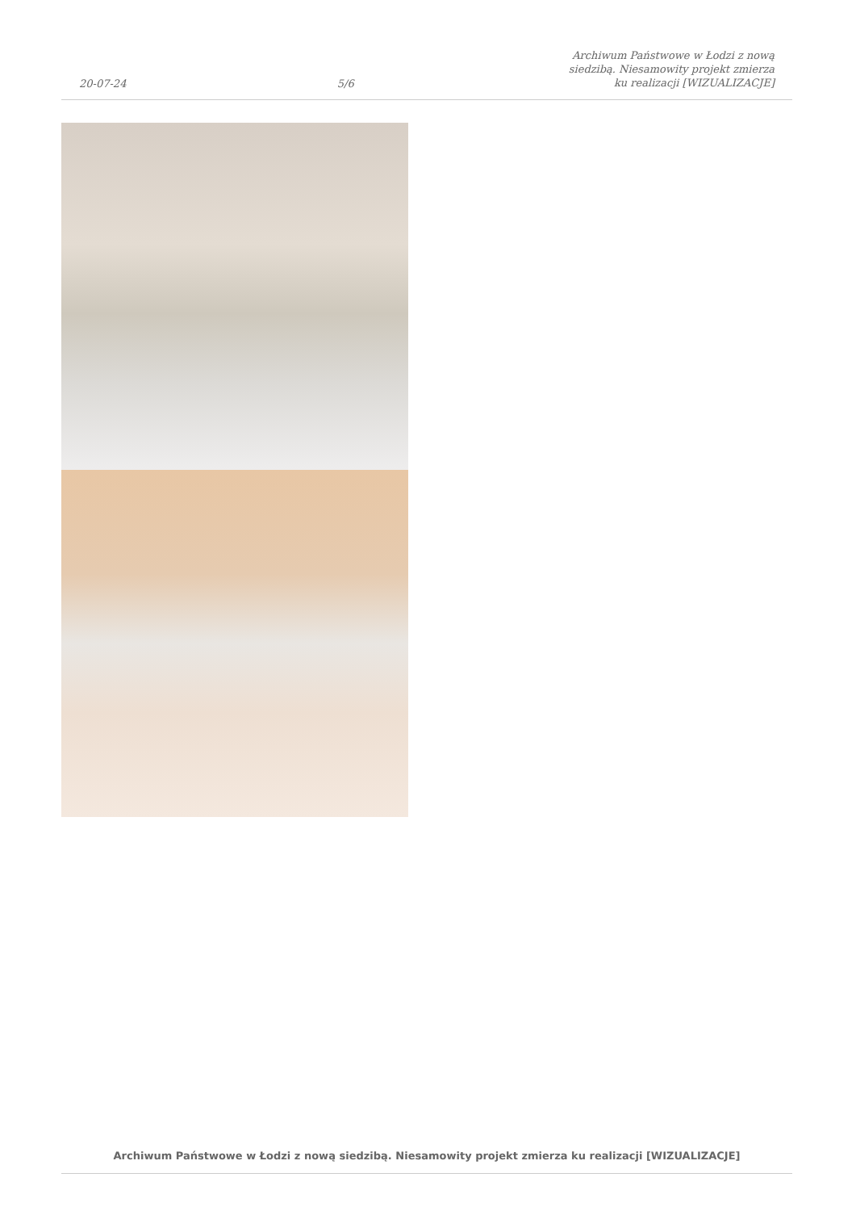20-07-24
5/6
Archiwum Państwowe w Łodzi z nową siedzibą. Niesamowity projekt zmierza ku realizacji [WIZUALIZACJE]
Archiwum Państwowe w Łodzi z nową siedzibą. Niesamowity projekt zmierza ku realizacji [WIZUALIZACJE]